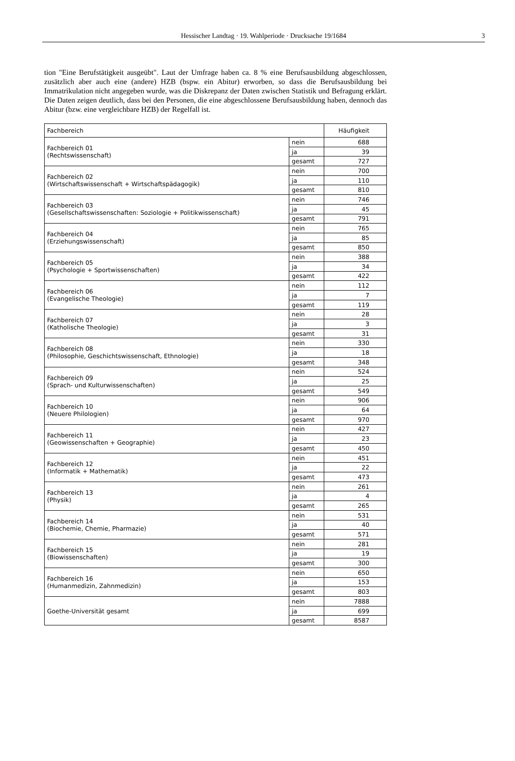Hessischer Landtag · 19. Wahlperiode · Drucksache 19/1684 3
tion "Eine Berufstätigkeit ausgeübt". Laut der Umfrage haben ca. 8 % eine Berufsausbildung abgeschlossen, zusätzlich aber auch eine (andere) HZB (bspw. ein Abitur) erworben, so dass die Berufsausbildung bei Immatrikulation nicht angegeben wurde, was die Diskrepanz der Daten zwischen Statistik und Befragung erklärt. Die Daten zeigen deutlich, dass bei den Personen, die eine abgeschlossene Berufsausbildung haben, dennoch das Abitur (bzw. eine vergleichbare HZB) der Regelfall ist.
| Fachbereich | | Häufigkeit |
| --- | --- | --- |
| Fachbereich 01 (Rechtswissenschaft) | nein | 688 |
| | ja | 39 |
| | gesamt | 727 |
| Fachbereich 02 (Wirtschaftswissenschaft + Wirtschaftspädagogik) | nein | 700 |
| | ja | 110 |
| | gesamt | 810 |
| Fachbereich 03 (Gesellschaftswissenschaften: Soziologie + Politikwissenschaft) | nein | 746 |
| | ja | 45 |
| | gesamt | 791 |
| Fachbereich 04 (Erziehungswissenschaft) | nein | 765 |
| | ja | 85 |
| | gesamt | 850 |
| Fachbereich 05 (Psychologie + Sportwissenschaften) | nein | 388 |
| | ja | 34 |
| | gesamt | 422 |
| Fachbereich 06 (Evangelische Theologie) | nein | 112 |
| | ja | 7 |
| | gesamt | 119 |
| Fachbereich 07 (Katholische Theologie) | nein | 28 |
| | ja | 3 |
| | gesamt | 31 |
| Fachbereich 08 (Philosophie, Geschichtswissenschaft, Ethnologie) | nein | 330 |
| | ja | 18 |
| | gesamt | 348 |
| Fachbereich 09 (Sprach- und Kulturwissenschaften) | nein | 524 |
| | ja | 25 |
| | gesamt | 549 |
| Fachbereich 10 (Neuere Philologien) | nein | 906 |
| | ja | 64 |
| | gesamt | 970 |
| Fachbereich 11 (Geowissenschaften + Geographie) | nein | 427 |
| | ja | 23 |
| | gesamt | 450 |
| Fachbereich 12 (Informatik + Mathematik) | nein | 451 |
| | ja | 22 |
| | gesamt | 473 |
| Fachbereich 13 (Physik) | nein | 261 |
| | ja | 4 |
| | gesamt | 265 |
| Fachbereich 14 (Biochemie, Chemie, Pharmazie) | nein | 531 |
| | ja | 40 |
| | gesamt | 571 |
| Fachbereich 15 (Biowissenschaften) | nein | 281 |
| | ja | 19 |
| | gesamt | 300 |
| Fachbereich 16 (Humanmedizin, Zahnmedizin) | nein | 650 |
| | ja | 153 |
| | gesamt | 803 |
| Goethe-Universität gesamt | nein | 7888 |
| | ja | 699 |
| | gesamt | 8587 |